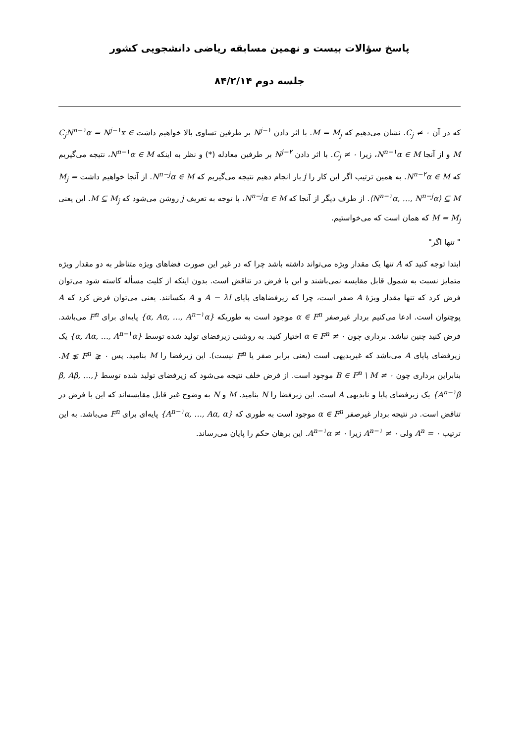پاسخ سؤالات بیست و نهمین مسابقه ریاضی دانشجویی کشور
جلسه دوم ۸۴/۲/۱۴
که در آن C<sub>j</sub> ≠ ۰. نشان می‌دهیم که M = M<sub>j</sub>. با اثر دادن N<sup>j−۱</sup> بر طرفین تساوی بالا خواهیم داشت C<sub>j</sub>N<sup>n−۱</sup>α = N<sup>j−۱</sup>x ∈ M و از آنجا N<sup>n−۱</sup>α ∈ M، زیرا C<sub>j</sub> ≠ ۰. با اثر دادن N<sup>j−۲</sup> بر طرفین معادله (*) و نظر به اینکه N<sup>n−۱</sup>α ∈ M، نتیجه می‌گیریم که N<sup>n−۲</sup>α ∈ M. به همین ترتیب اگر این کار را j بار انجام دهیم نتیجه می‌گیریم که N<sup>n−j</sup>α ∈ M. از آنجا خواهیم داشت M<sub>j</sub> = ⟨N<sup>n−۱</sup>α, …, N<sup>n−j</sup>α⟩ ⊆ M. از طرف دیگر از آنجا که N<sup>n−j</sup>α ∈ M، با توجه به تعریف j روشن می‌شود که M ⊆ M<sub>j</sub>. این یعنی M = M<sub>j</sub> که همان است که می‌خواستیم.
" تنها اگر"
ابتدا توجه کنید که A تنها یک مقدار ویژه می‌تواند داشته باشد چرا که در غیر این صورت فضاهای ویژه متناظر به دو مقدار ویژه متمایز نسبت به شمول قابل مقایسه نمی‌باشند و این با فرض در تناقض است. بدون اینکه از کلیت مسأله کاسته شود می‌توان فرض کرد که تنها مقدار ویژهٔ A صفر است، چرا که زیرفضاهای پایای A − λI و A یکسانند. یعنی می‌توان فرض کرد که A پوچتوان است. ادعا می‌کنیم بردار غیرصفر α ∈ F<sup>n</sup> موجود است به طوریکه {α, Aα, …, A<sup>n−۱</sup>α} پایه‌ای برای F<sup>n</sup> می‌باشد. فرض کنید چنین نباشد. برداری چون ۰ ≠ α ∈ F<sup>n</sup> اختیار کنید. به روشنی زیرفضای تولید شده توسط {α, Aα, …, A<sup>n−۱</sup>α} یک زیرفضای پایای A می‌باشد که غیربدیهی است (یعنی برابر صفر یا F<sup>n</sup> نیست). این زیرفضا را M بنامید. پس ۰ ⪇ M ⪇ F<sup>n</sup>. بنابراین برداری چون ۰ ≠ B ∈ F<sup>n</sup> \ M موجود است. از فرض خلف نتیجه می‌شود که زیرفضای تولید شده توسط {β, Aβ, …, A<sup>n−۱</sup>β} یک زیرفضای پایا و نابدیهی A است. این زیرفضا را N بنامید. M و N به وضوح غیر قابل مقایسه‌اند که این با فرض در تناقض است. در نتیجه بردار غیرصفر α ∈ F<sup>n</sup> موجود است به طوری که {A<sup>n−۱</sup>α, …, Aα, α} پایه‌ای برای F<sup>n</sup> می‌باشد. به این ترتیب A<sup>n</sup> = ۰ ولی A<sup>n−۱</sup> ≠ ۰ زیرا A<sup>n−۱</sup>α ≠ ۰. این برهان حکم را پایان می‌رساند.